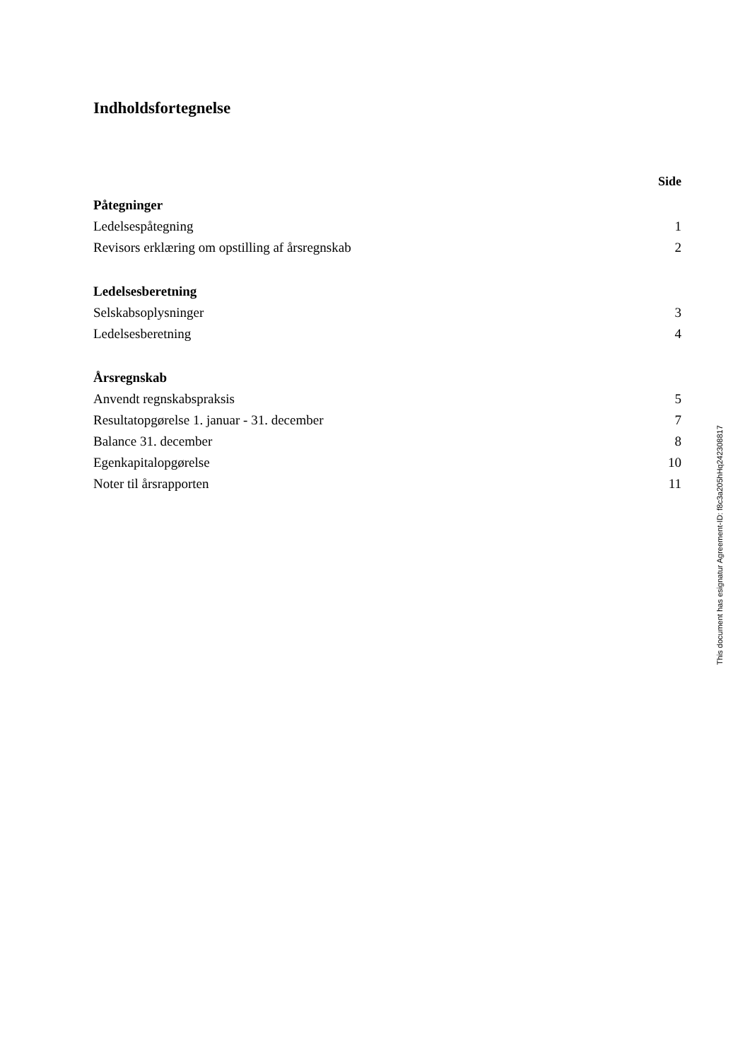Indholdsfortegnelse
Side
Påtegninger
Ledelsespåtegning 1
Revisors erklæring om opstilling af årsregnskab 2
Ledelsesberetning
Selskabsoplysninger 3
Ledelsesberetning 4
Årsregnskab
Anvendt regnskabspraksis 5
Resultatopgørelse 1. januar - 31. december 7
Balance 31. december 8
Egenkapitalopgørelse 10
Noter til årsrapporten 11
This document has esignatur Agreement-ID: f8c3a205hHq242308817